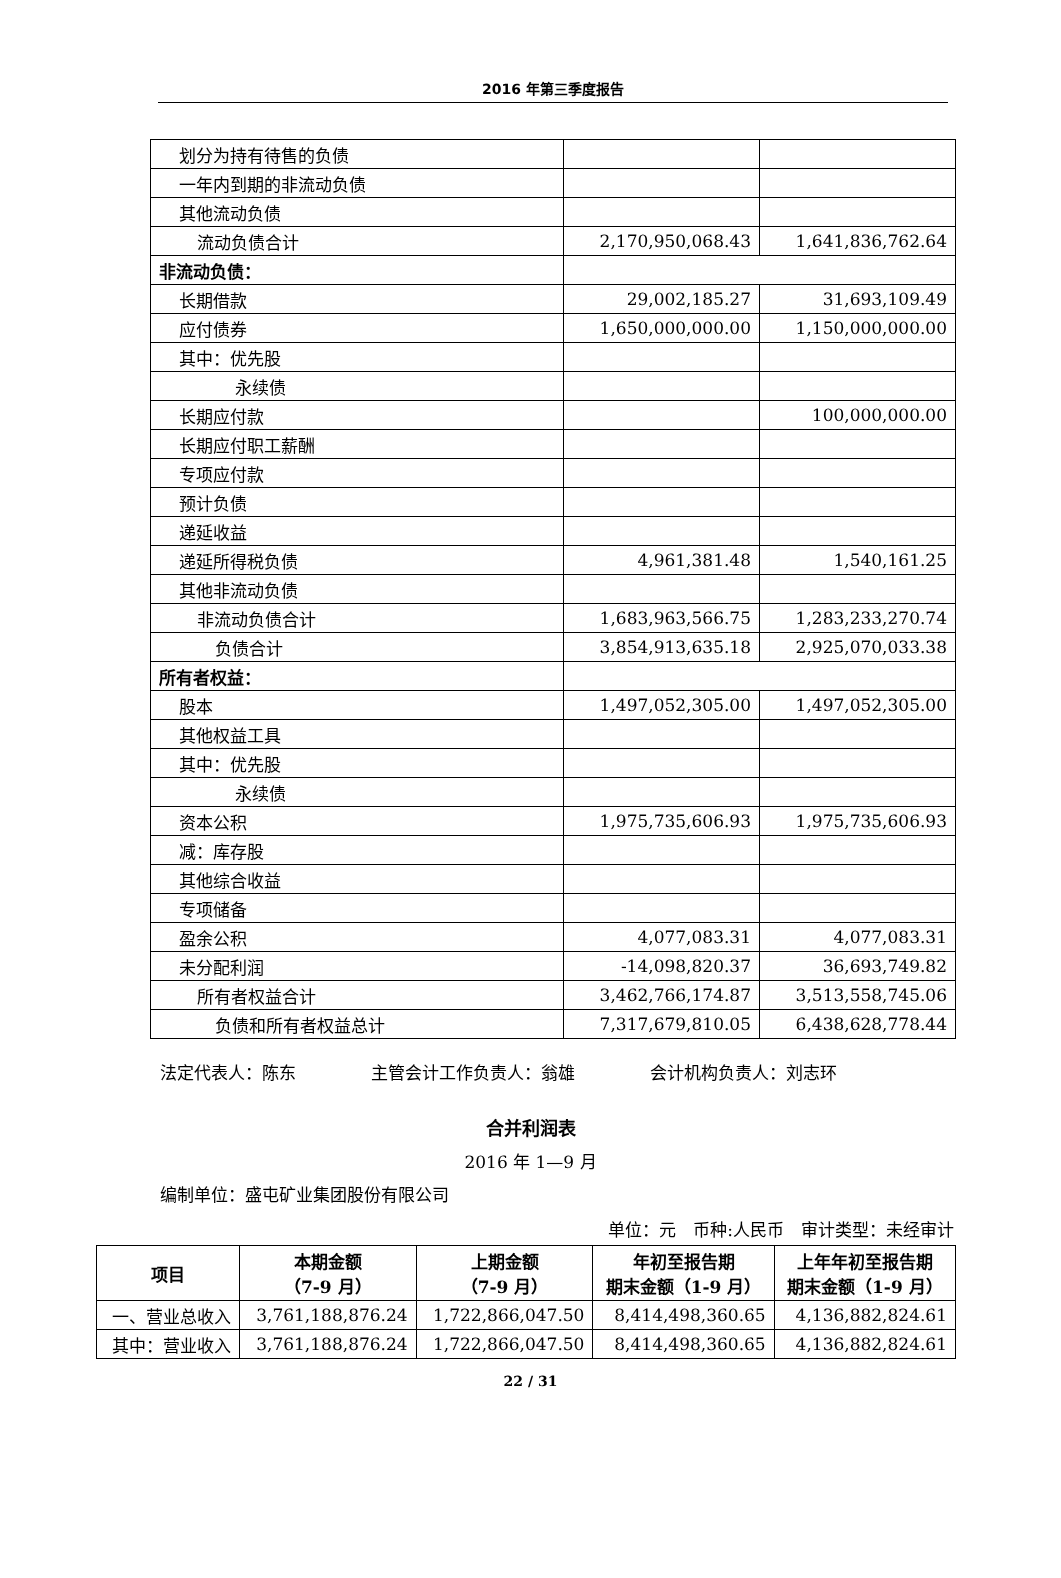2016 年第三季度报告
| 划分为持有待售的负债 | | |
| 一年内到期的非流动负债 | | |
| 其他流动负债 | | |
| 流动负债合计 | 2,170,950,068.43 | 1,641,836,762.64 |
| 非流动负债： | | |
| 长期借款 | 29,002,185.27 | 31,693,109.49 |
| 应付债券 | 1,650,000,000.00 | 1,150,000,000.00 |
| 其中：优先股 | | |
| 永续债 | | |
| 长期应付款 | | 100,000,000.00 |
| 长期应付职工薪酬 | | |
| 专项应付款 | | |
| 预计负债 | | |
| 递延收益 | | |
| 递延所得税负债 | 4,961,381.48 | 1,540,161.25 |
| 其他非流动负债 | | |
| 非流动负债合计 | 1,683,963,566.75 | 1,283,233,270.74 |
| 负债合计 | 3,854,913,635.18 | 2,925,070,033.38 |
| 所有者权益： | | |
| 股本 | 1,497,052,305.00 | 1,497,052,305.00 |
| 其他权益工具 | | |
| 其中：优先股 | | |
| 永续债 | | |
| 资本公积 | 1,975,735,606.93 | 1,975,735,606.93 |
| 减：库存股 | | |
| 其他综合收益 | | |
| 专项储备 | | |
| 盈余公积 | 4,077,083.31 | 4,077,083.31 |
| 未分配利润 | -14,098,820.37 | 36,693,749.82 |
| 所有者权益合计 | 3,462,766,174.87 | 3,513,558,745.06 |
| 负债和所有者权益总计 | 7,317,679,810.05 | 6,438,628,778.44 |
法定代表人：陈东 主管会计工作负责人：翁雄 会计机构负责人：刘志环
合并利润表
2016 年 1—9 月
编制单位：盛屯矿业集团股份有限公司
单位：元　币种:人民币　审计类型：未经审计
| 项目 | 本期金额 （7-9 月） | 上期金额 （7-9 月） | 年初至报告期 期末金额（1-9 月） | 上年年初至报告期 期末金额（1-9 月） |
| --- | --- | --- | --- | --- |
| 一、营业总收入 | 3,761,188,876.24 | 1,722,866,047.50 | 8,414,498,360.65 | 4,136,882,824.61 |
| 其中：营业收入 | 3,761,188,876.24 | 1,722,866,047.50 | 8,414,498,360.65 | 4,136,882,824.61 |
22 / 31